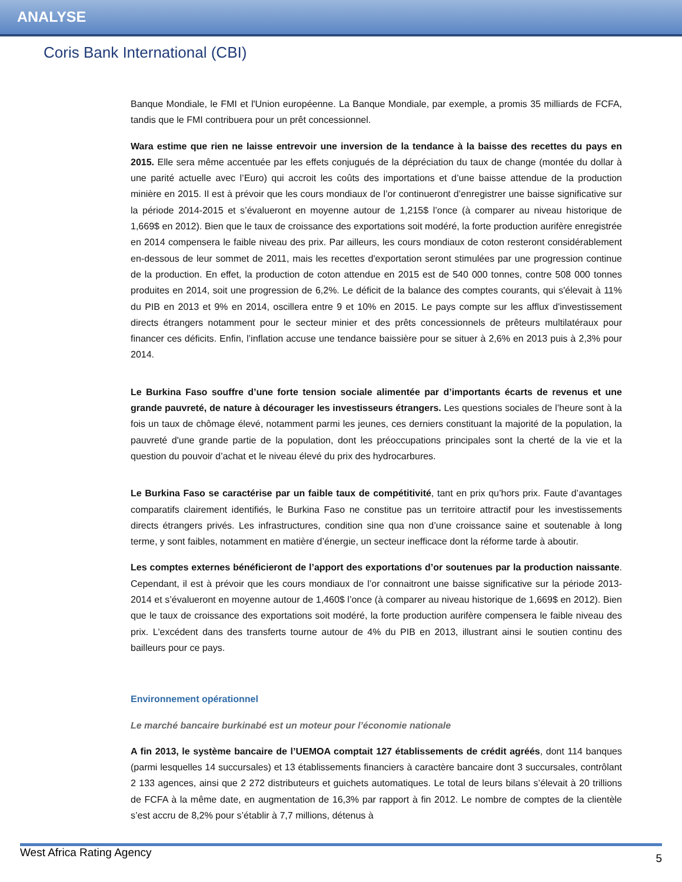ANALYSE
Coris Bank International (CBI)
Banque Mondiale, le FMI et l'Union européenne. La Banque Mondiale, par exemple, a promis 35 milliards de FCFA, tandis que le FMI contribuera pour un prêt concessionnel.
Wara estime que rien ne laisse entrevoir une inversion de la tendance à la baisse des recettes du pays en 2015. Elle sera même accentuée par les effets conjugués de la dépréciation du taux de change (montée du dollar à une parité actuelle avec l’Euro) qui accroit les coûts des importations et d’une baisse attendue de la production minière en 2015. Il est à prévoir que les cours mondiaux de l’or continueront d’enregistrer une baisse significative sur la période 2014-2015 et s’évalueront en moyenne autour de 1,215$ l’once (à comparer au niveau historique de 1,669$ en 2012). Bien que le taux de croissance des exportations soit modéré, la forte production aurifère enregistrée en 2014 compensera le faible niveau des prix. Par ailleurs, les cours mondiaux de coton resteront considérablement en-dessous de leur sommet de 2011, mais les recettes d'exportation seront stimulées par une progression continue de la production. En effet, la production de coton attendue en 2015 est de 540 000 tonnes, contre 508 000 tonnes produites en 2014, soit une progression de 6,2%. Le déficit de la balance des comptes courants, qui s'élevait à 11% du PIB en 2013 et 9% en 2014, oscillera entre 9 et 10% en 2015. Le pays compte sur les afflux d'investissement directs étrangers notamment pour le secteur minier et des prêts concessionnels de prêteurs multilatéraux pour financer ces déficits. Enfin, l’inflation accuse une tendance baissière pour se situer à 2,6% en 2013 puis à 2,3% pour 2014.
Le Burkina Faso souffre d’une forte tension sociale alimentée par d’importants écarts de revenus et une grande pauvreté, de nature à décourager les investisseurs étrangers. Les questions sociales de l’heure sont à la fois un taux de chômage élevé, notamment parmi les jeunes, ces derniers constituant la majorité de la population, la pauvreté d'une grande partie de la population, dont les préoccupations principales sont la cherté de la vie et la question du pouvoir d’achat et le niveau élevé du prix des hydrocarbures.
Le Burkina Faso se caractérise par un faible taux de compétitivité, tant en prix qu’hors prix. Faute d’avantages comparatifs clairement identifiés, le Burkina Faso ne constitue pas un territoire attractif pour les investissements directs étrangers privés. Les infrastructures, condition sine qua non d’une croissance saine et soutenable à long terme, y sont faibles, notamment en matière d’énergie, un secteur inefficace dont la réforme tarde à aboutir.
Les comptes externes bénéficieront de l’apport des exportations d’or soutenues par la production naissante. Cependant, il est à prévoir que les cours mondiaux de l’or connaitront une baisse significative sur la période 2013-2014 et s’évalueront en moyenne autour de 1,460$ l’once (à comparer au niveau historique de 1,669$ en 2012). Bien que le taux de croissance des exportations soit modéré, la forte production aurifère compensera le faible niveau des prix. L'excédent dans des transferts tourne autour de 4% du PIB en 2013, illustrant ainsi le soutien continu des bailleurs pour ce pays.
Environnement opérationnel
Le marché bancaire burkinabé est un moteur pour l’économie nationale
A fin 2013, le système bancaire de l’UEMOA comptait 127 établissements de crédit agréés, dont 114 banques (parmi lesquelles 14 succursales) et 13 établissements financiers à caractère bancaire dont 3 succursales, contrôlant 2 133 agences, ainsi que 2 272 distributeurs et guichets automatiques. Le total de leurs bilans s’élevait à 20 trillions de FCFA à la même date, en augmentation de 16,3% par rapport à fin 2012. Le nombre de comptes de la clientèle s’est accru de 8,2% pour s’établir à 7,7 millions, détenus à
West Africa Rating Agency 5